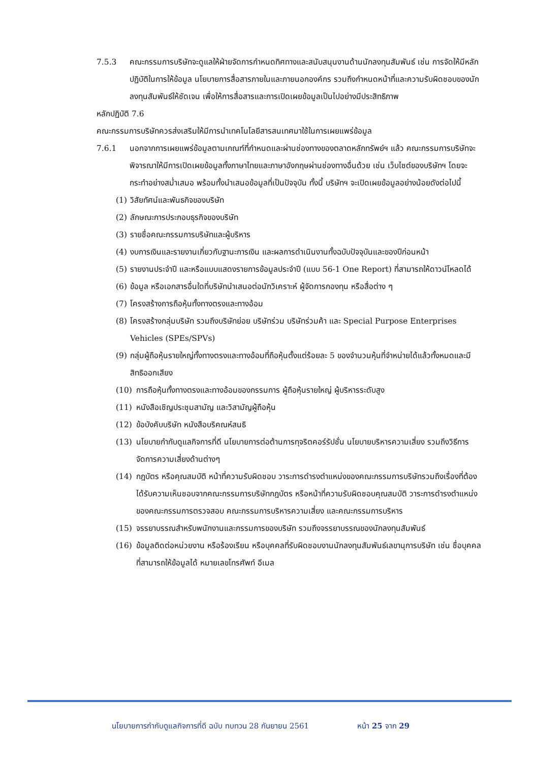7.5.3 คณะกรรมการบริษัทจะดูแลให้ฝ่ายจัดการกำหนดทิศทางและสนับสนุนงานด้านนักลงทุนสัมพันธ์ เช่น การจัดให้มีหลักปฏิบัติในการให้ข้อมูล นโยบายการสื่อสารภายในและภายนอกองค์กร รวมถึงกำหนดหน้าที่และความรับผิดชอบของนักลงทุนสัมพันธ์ให้ชัดเจน เพื่อให้การสื่อสารและการเปิดเผยข้อมูลเป็นไปอย่างมีประสิทธิภาพ
หลักปฏิบัติ 7.6
คณะกรรมการบริษัทควรส่งเสริมให้มีการนำเทคโนโลยีสารสนเทศมาใช้ในการเผยแพร่ข้อมูล
7.6.1 นอกจากการเผยแพร่ข้อมูลตามเกณฑ์ที่กำหนดและผ่านช่องทางของตลาดหลักทรัพย์ฯ แล้ว คณะกรรมการบริษัทจะพิจารณาให้มีการเปิดเผยข้อมูลทั้งภาษาไทยและภาษาอังกฤษผ่านช่องทางอื่นด้วย เช่น เว็บไซต์ของบริษัทฯ โดยจะกระทำอย่างสม่ำเสมอ พร้อมทั้งนำเสนอข้อมูลที่เป็นปัจจุบัน ทั้งนี้ บริษัทฯ จะเปิดเผยข้อมูลอย่างน้อยดังต่อไปนี้
(1) วิสัยทัศน์และพันธกิจของบริษัท
(2) ลักษณะการประกอบธุรกิจของบริษัท
(3) รายชื่อคณะกรรมการบริษัทและผู้บริหาร
(4) งบการเงินและรายงานเกี่ยวกับฐานะการเงิน และผลการดำเนินงานทั้งฉบับปัจจุบันและของปีก่อนหน้า
(5) รายงานประจำปี และหรือแบบแสดงรายการข้อมูลประจำปี (แบบ 56-1 One Report) ที่สามารถให้ดาวน์โหลดได้
(6) ข้อมูล หรือเอกสารอื่นใดที่บริษัทนำเสนอต่อนักวิเคราะห์ ผู้จัดการกองทุน หรือสื่อต่าง ๆ
(7) โครงสร้างการถือหุ้นทั้งทางตรงและทางอ้อม
(8) โครงสร้างกลุ่มบริษัท รวมถึงบริษัทย่อย บริษัทร่วม บริษัทร่วมค้า และ Special Purpose Enterprises Vehicles (SPEs/SPVs)
(9) กลุ่มผู้ถือหุ้นรายใหญ่ทั้งทางตรงและทางอ้อมที่ถือหุ้นตั้งแต่ร้อยละ 5 ของจำนวนหุ้นที่จำหน่ายได้แล้วทั้งหมดและมีสิทธิออกเสียง
(10) การถือหุ้นทั้งทางตรงและทางอ้อมของกรรมการ ผู้ถือหุ้นรายใหญ่ ผู้บริหารระดับสูง
(11) หนังสือเชิญประชุมสามัญ และวิสามัญผู้ถือหุ้น
(12) ข้อบังคับบริษัท หนังสือบริคณห์สนธิ
(13) นโยบายกำกับดูแลกิจการที่ดี นโยบายการต่อต้านการทุจริตคอร์รัปชั่น นโยบายบริหารความเสี่ยง รวมถึงวิธีการจัดการความเสี่ยงด้านต่างๆ
(14) กฎบัตร หรือคุณสมบัติ หน้าที่ความรับผิดชอบ วาระการดำรงตำแหน่งของคณะกรรมการบริษัทรวมถึงเรื่องที่ต้องได้รับความเห็นชอบจากคณะกรรมการบริษัทกฎบัตร หรือหน้าที่ความรับผิดชอบคุณสมบัติ วาระการดำรงตำแหน่งของคณะกรรมการตรวจสอบ คณะกรรมการบริหารความเสี่ยง และคณะกรรมการบริหาร
(15) จรรยาบรรณสำหรับพนักงานและกรรมการของบริษัท รวมถึงจรรยาบรรณของนักลงทุนสัมพันธ์
(16) ข้อมูลติดต่อหน่วยงาน หรือร้องเรียน หรือบุคคลที่รับผิดชอบงานนักลงทุนสัมพันธ์เลขานุการบริษัท เช่น ชื่อบุคคลที่สามารถให้ข้อมูลได้ หมายเลขโทรศัพท์ อีเมล
นโยบายการกำกับดูแลกิจการที่ดี ฉบับ ทบทวน 28 กันยายน 2561 หน้า 25 จาก 29